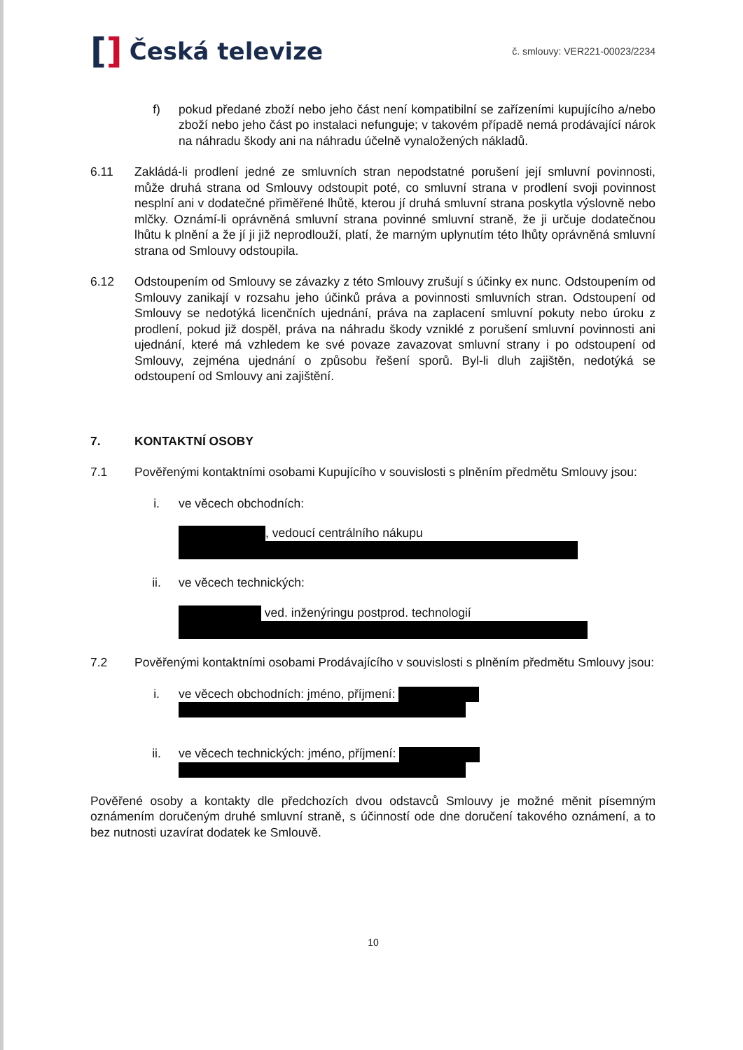[] Česká televize
č. smlouvy: VER221-00023/2234
f) pokud předané zboží nebo jeho část není kompatibilní se zařízeními kupujícího a/nebo zboží nebo jeho část po instalaci nefunguje; v takovém případě nemá prodávající nárok na náhradu škody ani na náhradu účelně vynaložených nákladů.
6.11 Zakládá-li prodlení jedné ze smluvních stran nepodstatné porušení její smluvní povinnosti, může druhá strana od Smlouvy odstoupit poté, co smluvní strana v prodlení svoji povinnost nesplní ani v dodatečné přiměřené lhůtě, kterou jí druhá smluvní strana poskytla výslovně nebo mlčky. Oznámí-li oprávněná smluvní strana povinné smluvní straně, že ji určuje dodatečnou lhůtu k plnění a že jí ji již neprodlouží, platí, že marným uplynutím této lhůty oprávněná smluvní strana od Smlouvy odstoupila.
6.12 Odstoupením od Smlouvy se závazky z této Smlouvy zrušují s účinky ex nunc. Odstoupením od Smlouvy zanikají v rozsahu jeho účinků práva a povinnosti smluvních stran. Odstoupení od Smlouvy se nedotýká licenčních ujednání, práva na zaplacení smluvní pokuty nebo úroku z prodlení, pokud již dospěl, práva na náhradu škody vzniklé z porušení smluvní povinnosti ani ujednání, které má vzhledem ke své povaze zavazovat smluvní strany i po odstoupení od Smlouvy, zejména ujednání o způsobu řešení sporů. Byl-li dluh zajištěn, nedotýká se odstoupení od Smlouvy ani zajištění.
7. KONTAKTNÍ OSOBY
7.1 Pověřenými kontaktními osobami Kupujícího v souvislosti s plněním předmětu Smlouvy jsou:
i. ve věcech obchodních:
, vedoucí centrálního nákupu
ii. ve věcech technických:
ved. inženýringu postprod. technologií
7.2 Pověřenými kontaktními osobami Prodávajícího v souvislosti s plněním předmětu Smlouvy jsou:
i. ve věcech obchodních: jméno, příjmení:
ii. ve věcech technických: jméno, příjmení:
Pověřené osoby a kontakty dle předchozích dvou odstavců Smlouvy je možné měnit písemným oznámením doručeným druhé smluvní straně, s účinností ode dne doručení takového oznámení, a to bez nutnosti uzavírat dodatek ke Smlouvě.
10